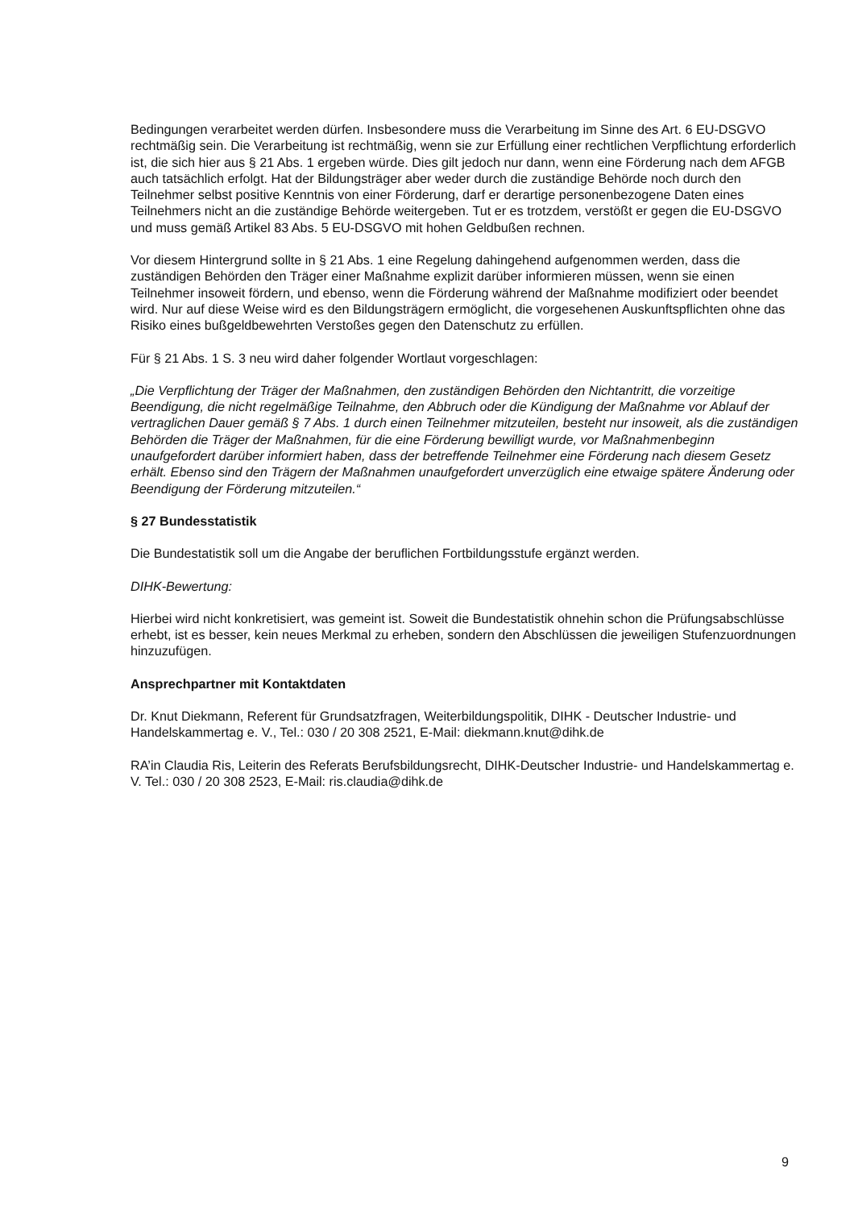Bedingungen verarbeitet werden dürfen. Insbesondere muss die Verarbeitung im Sinne des Art. 6 EU-DSGVO rechtmäßig sein. Die Verarbeitung ist rechtmäßig, wenn sie zur Erfüllung einer rechtlichen Verpflichtung erforderlich ist, die sich hier aus § 21 Abs. 1 ergeben würde. Dies gilt jedoch nur dann, wenn eine Förderung nach dem AFGB auch tatsächlich erfolgt. Hat der Bildungsträger aber weder durch die zuständige Behörde noch durch den Teilnehmer selbst positive Kenntnis von einer Förderung, darf er derartige personenbezogene Daten eines Teilnehmers nicht an die zuständige Behörde weitergeben. Tut er es trotzdem, verstößt er gegen die EU-DSGVO und muss gemäß Artikel 83 Abs. 5 EU-DSGVO mit hohen Geldbußen rechnen.
Vor diesem Hintergrund sollte in § 21 Abs. 1 eine Regelung dahingehend aufgenommen werden, dass die zuständigen Behörden den Träger einer Maßnahme explizit darüber informieren müssen, wenn sie einen Teilnehmer insoweit fördern, und ebenso, wenn die Förderung während der Maßnahme modifiziert oder beendet wird. Nur auf diese Weise wird es den Bildungsträgern ermöglicht, die vorgesehenen Auskunftspflichten ohne das Risiko eines bußgeldbewehrten Verstoßes gegen den Datenschutz zu erfüllen.
Für § 21 Abs. 1 S. 3 neu wird daher folgender Wortlaut vorgeschlagen:
„Die Verpflichtung der Träger der Maßnahmen, den zuständigen Behörden den Nichtantritt, die vorzeitige Beendigung, die nicht regelmäßige Teilnahme, den Abbruch oder die Kündigung der Maßnahme vor Ablauf der vertraglichen Dauer gemäß § 7 Abs. 1 durch einen Teilnehmer mitzuteilen, besteht nur insoweit, als die zuständigen Behörden die Träger der Maßnahmen, für die eine Förderung bewilligt wurde, vor Maßnahmenbeginn unaufgefordert darüber informiert haben, dass der betreffende Teilnehmer eine Förderung nach diesem Gesetz erhält. Ebenso sind den Trägern der Maßnahmen unaufgefordert unverzüglich eine etwaige spätere Änderung oder Beendigung der Förderung mitzuteilen.“
§ 27 Bundesstatistik
Die Bundestatistik soll um die Angabe der beruflichen Fortbildungsstufe ergänzt werden.
DIHK-Bewertung:
Hierbei wird nicht konkretisiert, was gemeint ist. Soweit die Bundestatistik ohnehin schon die Prüfungsabschlüsse erhebt, ist es besser, kein neues Merkmal zu erheben, sondern den Abschlüssen die jeweiligen Stufenzuordnungen hinzuzufügen.
Ansprechpartner mit Kontaktdaten
Dr. Knut Diekmann, Referent für Grundsatzfragen, Weiterbildungspolitik, DIHK - Deutscher Industrie- und Handelskammertag e. V., Tel.: 030 / 20 308 2521, E-Mail: diekmann.knut@dihk.de
RA’in Claudia Ris, Leiterin des Referats Berufsbildungsrecht, DIHK-Deutscher Industrie- und Handelskammertag e. V. Tel.: 030 / 20 308 2523, E-Mail: ris.claudia@dihk.de
9